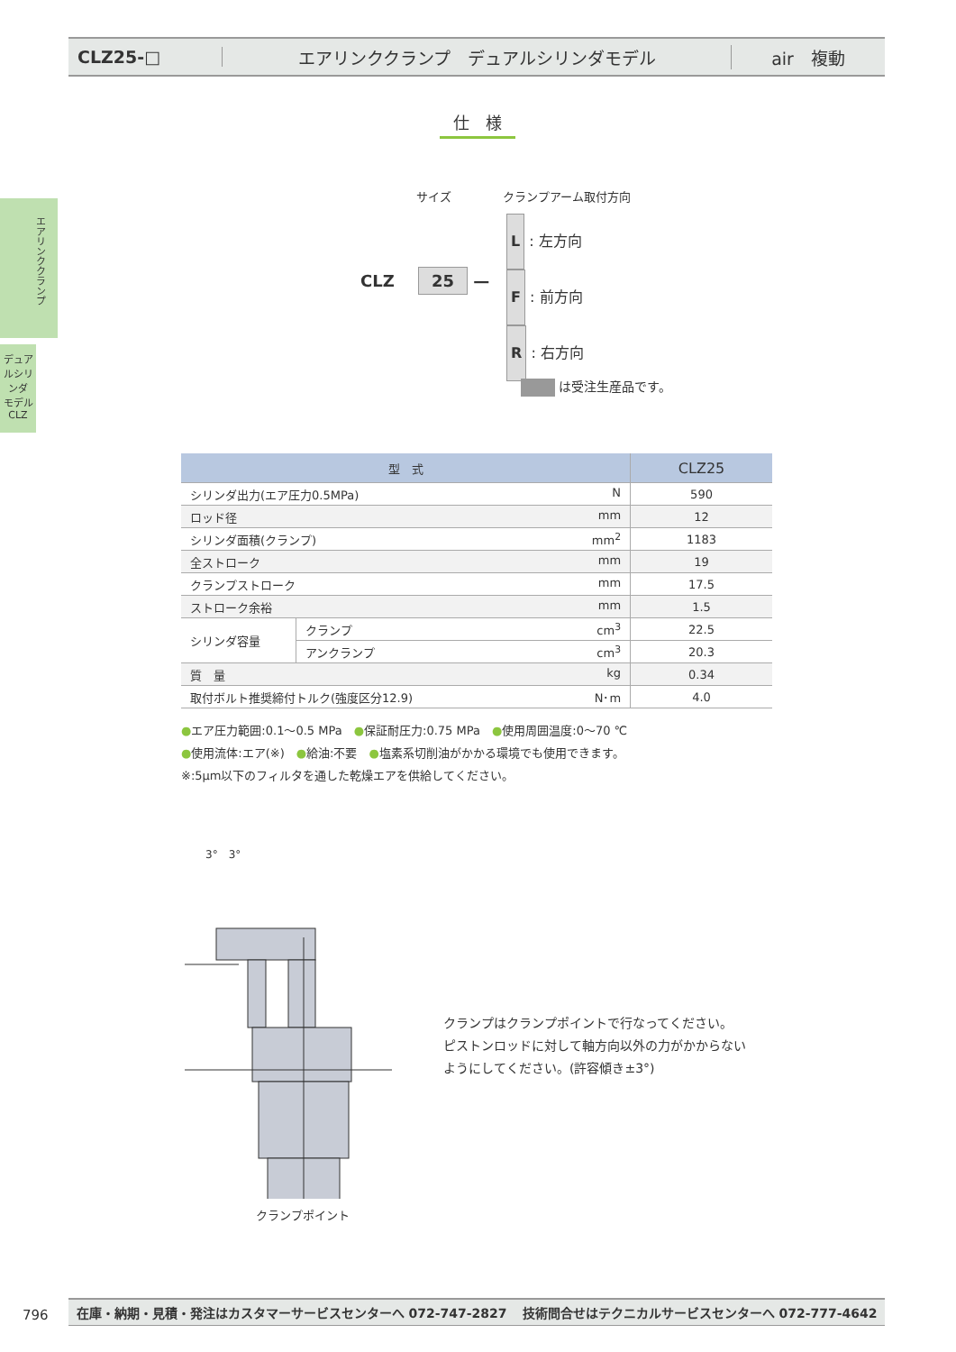CLZ25-□
エアリンククランプ　デュアルシリンダモデル
air　複動
エアリンククランプ
デュアルシリンダ
モデル
CLZ
仕　様
サイズ クランプアーム取付方向
CLZ 25 —
L : 左方向
F : 前方向
R : 右方向
は受注生産品です。
| 型 式 | | CLZ25 |
| --- | --- | --- |
| シリンダ出力(エア圧力0.5MPa) N | | 590 |
| ロッド径 mm | | 12 |
| シリンダ面積(クランプ) mm<sup>2</sup> | | 1183 |
| 全ストローク mm | | 19 |
| クランプストローク mm | | 17.5 |
| ストローク余裕 mm | | 1.5 |
| シリンダ容量 | クランプ cm<sup>3</sup> | 22.5 |
| | アンクランプ cm<sup>3</sup> | 20.3 |
| 質 量 kg | | 0.34 |
| 取付ボルト推奨締付トルク(強度区分12.9) N･m | | 4.0 |
●エア圧力範囲:0.1～0.5 MPa　●保証耐圧力:0.75 MPa　●使用周囲温度:0～70 ℃
●使用流体:エア(※)　●給油:不要　●塩素系切削油がかかる環境でも使用できます。
※:5μm以下のフィルタを通した乾燥エアを供給してください。
3°　3°
クランプポイント
クランプはクランプポイントで行なってください。
ピストンロッドに対して軸方向以外の力がかからない
ようにしてください。(許容傾き±3°)
796
在庫・納期・見積・発注はカスタマーサービスセンターへ 072-747-2827 技術問合せはテクニカルサービスセンターへ 072-777-4642